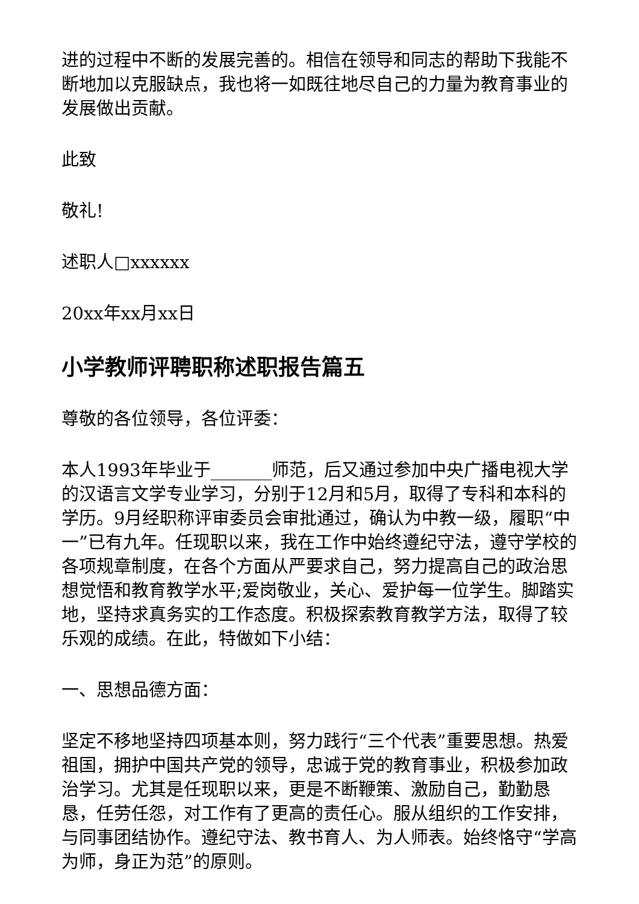进的过程中不断的发展完善的。相信在领导和同志的帮助下我能不断地加以克服缺点，我也将一如既往地尽自己的力量为教育事业的发展做出贡献。
此致
敬礼!
述职人□xxxxxx
20xx年xx月xx日
小学教师评聘职称述职报告篇五
尊敬的各位领导，各位评委：
本人1993年毕业于_______师范，后又通过参加中央广播电视大学的汉语言文学专业学习，分别于12月和5月，取得了专科和本科的学历。9月经职称评审委员会审批通过，确认为中教一级，履职“中一”已有九年。任现职以来，我在工作中始终遵纪守法，遵守学校的各项规章制度，在各个方面从严要求自己，努力提高自己的政治思想觉悟和教育教学水平;爱岗敬业，关心、爱护每一位学生。脚踏实地，坚持求真务实的工作态度。积极探索教育教学方法，取得了较乐观的成绩。在此，特做如下小结：
一、思想品德方面：
坚定不移地坚持四项基本则，努力践行“三个代表”重要思想。热爱祖国，拥护中国共产党的领导，忠诚于党的教育事业，积极参加政治学习。尤其是任现职以来，更是不断鞭策、激励自己，勤勤恳恳，任劳任怨，对工作有了更高的责任心。服从组织的工作安排，与同事团结协作。遵纪守法、教书育人、为人师表。始终恪守“学高为师，身正为范”的原则。